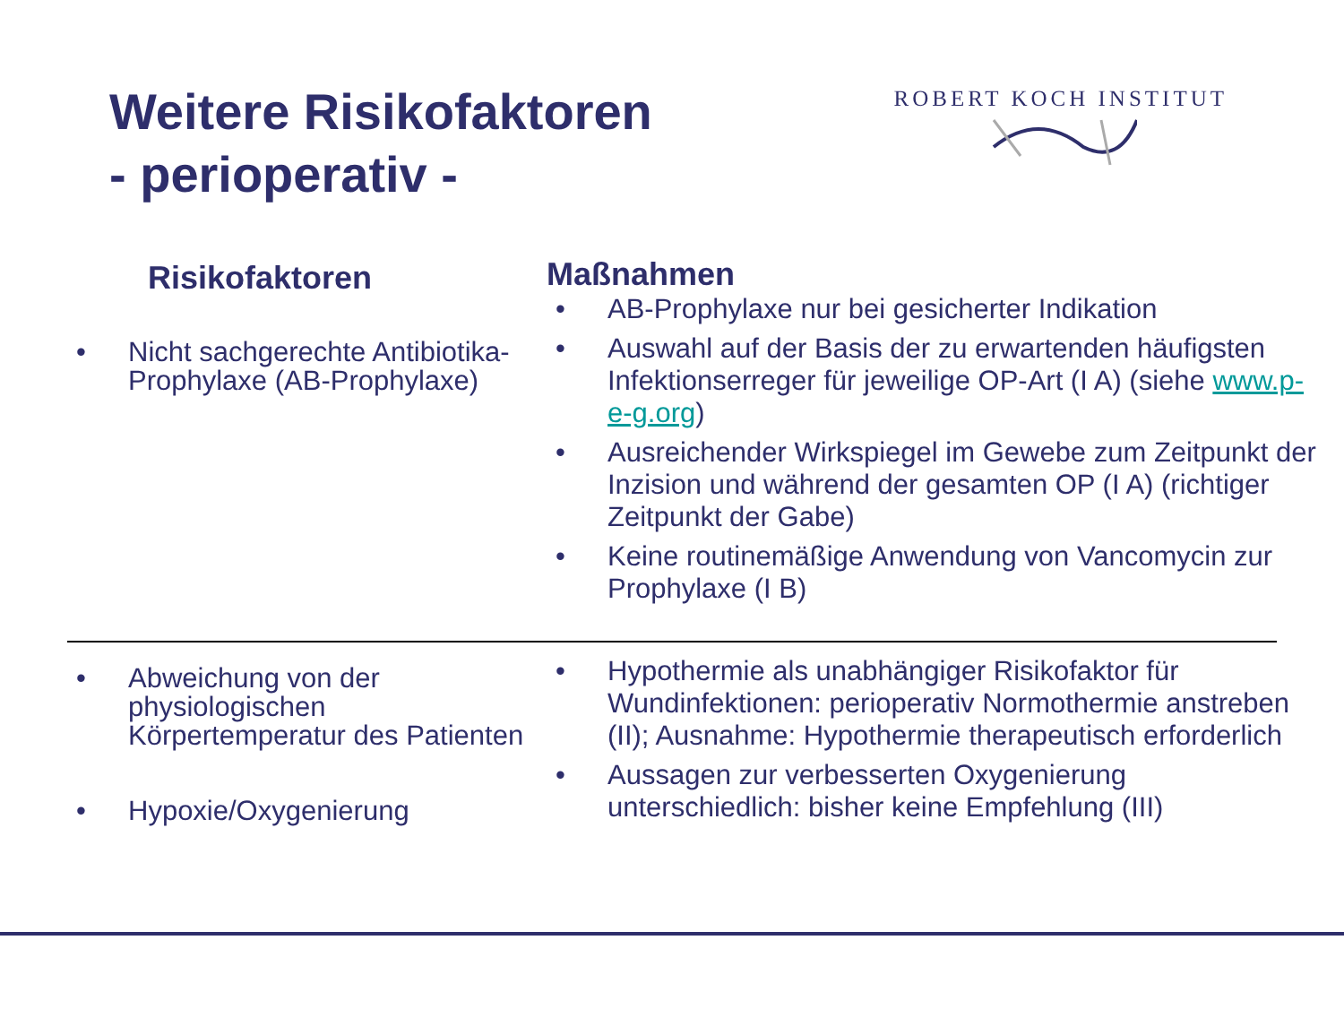Weitere Risikofaktoren
- perioperativ -
ROBERT KOCH INSTITUT
Risikofaktoren
• Nicht sachgerechte Antibiotika-Prophylaxe (AB-Prophylaxe)
Maßnahmen
• AB-Prophylaxe nur bei gesicherter Indikation
• Auswahl auf der Basis der zu erwartenden häufigsten Infektionserreger für jeweilige OP-Art (I A) (siehe www.p-e-g.org)
• Ausreichender Wirkspiegel im Gewebe zum Zeitpunkt der Inzision und während der gesamten OP (I A) (richtiger Zeitpunkt der Gabe)
• Keine routinemäßige Anwendung von Vancomycin zur Prophylaxe (I B)
• Abweichung von der physiologischen Körpertemperatur des Patienten
• Hypoxie/Oxygenierung
• Hypothermie als unabhängiger Risikofaktor für Wundinfektionen: perioperativ Normothermie anstreben (II); Ausnahme: Hypothermie therapeutisch erforderlich
• Aussagen zur verbesserten Oxygenierung unterschiedlich: bisher keine Empfehlung (III)